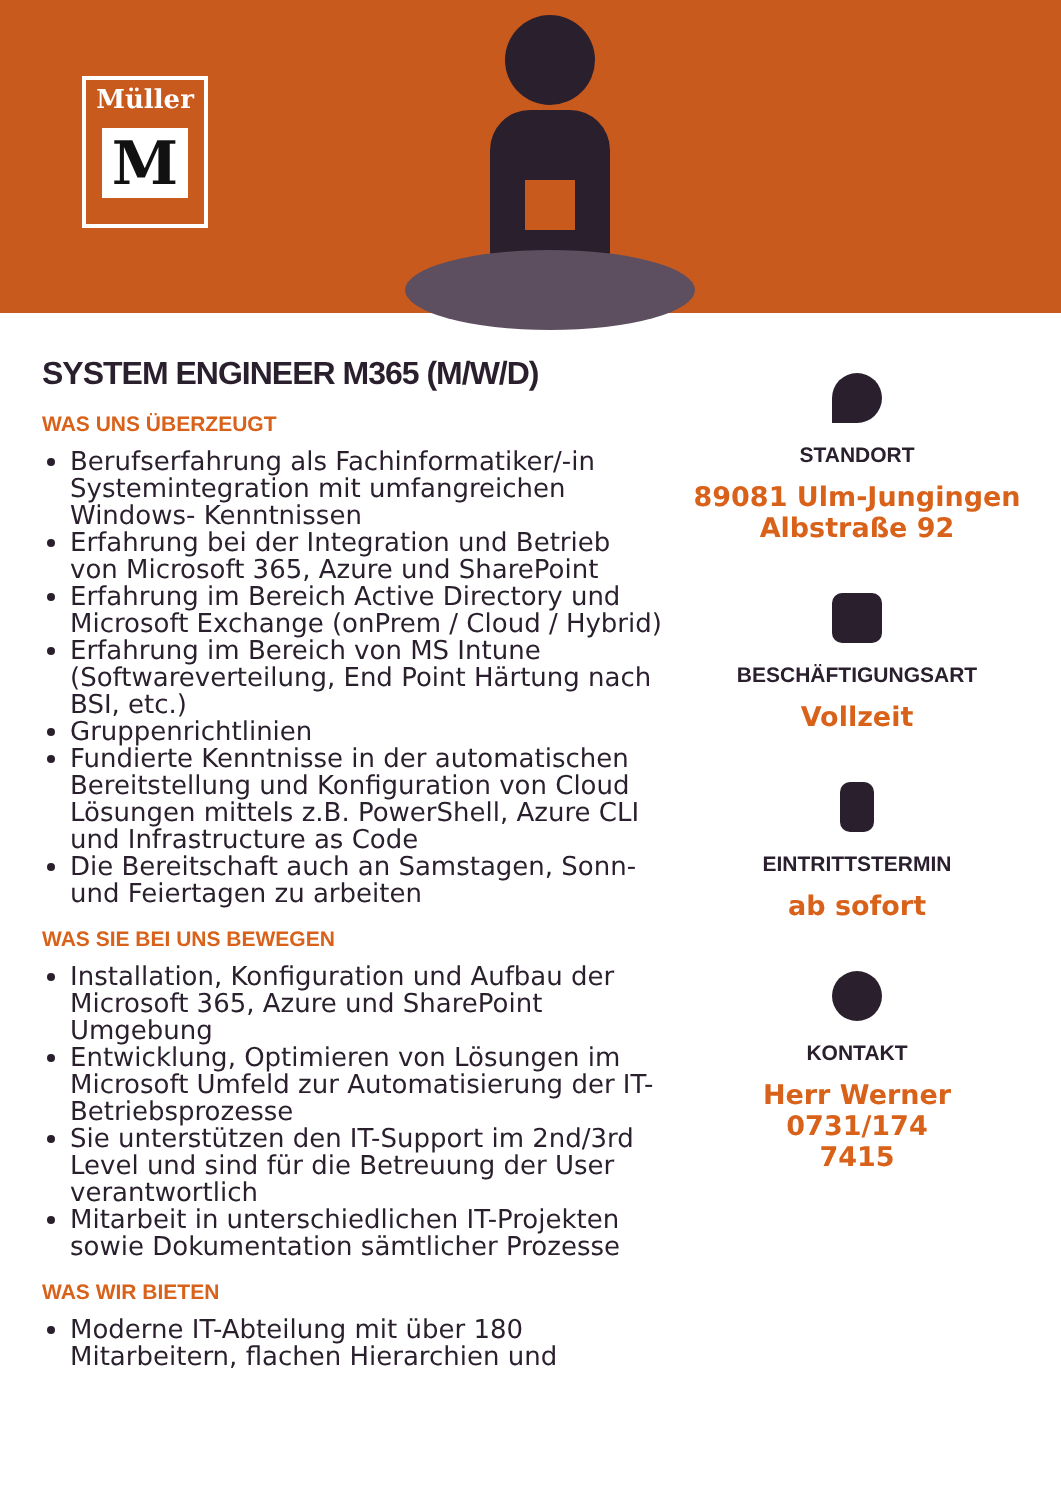Müller
M
SYSTEM ENGINEER M365 (M/W/D)
WAS UNS ÜBERZEUGT
Berufserfahrung als Fachinformatiker/-in Systemintegration mit umfangreichen Windows- Kenntnissen
Erfahrung bei der Integration und Betrieb von Microsoft 365, Azure und SharePoint
Erfahrung im Bereich Active Directory und Microsoft Exchange (onPrem / Cloud / Hybrid)
Erfahrung im Bereich von MS Intune (Softwareverteilung, End Point Härtung nach BSI, etc.)
Gruppenrichtlinien
Fundierte Kenntnisse in der automatischen Bereitstellung und Konfiguration von Cloud Lösungen mittels z.B. PowerShell, Azure CLI und Infrastructure as Code
Die Bereitschaft auch an Samstagen, Sonn- und Feiertagen zu arbeiten
WAS SIE BEI UNS BEWEGEN
Installation, Konfiguration und Aufbau der Microsoft 365, Azure und SharePoint Umgebung
Entwicklung, Optimieren von Lösungen im Microsoft Umfeld zur Automatisierung der IT-Betriebsprozesse
Sie unterstützen den IT-Support im 2nd/3rd Level und sind für die Betreuung der User verantwortlich
Mitarbeit in unterschiedlichen IT-Projekten sowie Dokumentation sämtlicher Prozesse
WAS WIR BIETEN
Moderne IT-Abteilung mit über 180 Mitarbeitern, flachen Hierarchien und
STANDORT
89081 Ulm-Jungingen
Albstraße 92
BESCHÄFTIGUNGSART
Vollzeit
EINTRITTSTERMIN
ab sofort
KONTAKT
Herr Werner 0731/174
7415